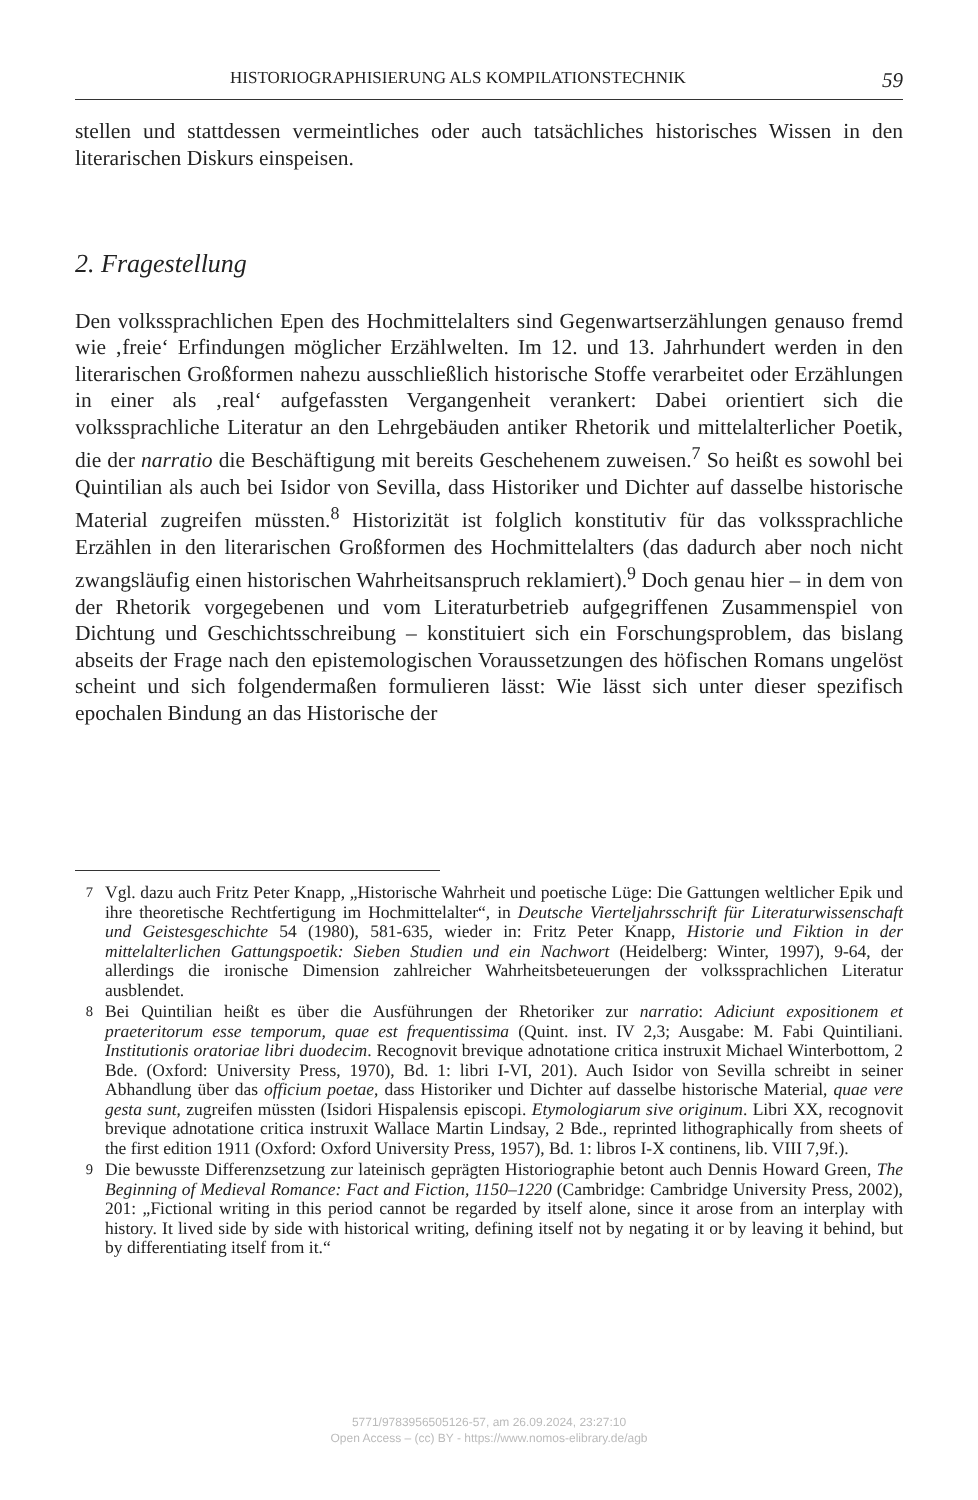HISTORIOGRAPHISIERUNG ALS KOMPILATIONSTECHNIK 59
stellen und stattdessen vermeintliches oder auch tatsächliches historisches Wissen in den literarischen Diskurs einspeisen.
2. Fragestellung
Den volkssprachlichen Epen des Hochmittelalters sind Gegenwartserzählungen genauso fremd wie ‚freie‘ Erfindungen möglicher Erzählwelten. Im 12. und 13. Jahrhundert werden in den literarischen Großformen nahezu ausschließlich historische Stoffe verarbeitet oder Erzählungen in einer als ‚real‘ aufgefassten Vergangenheit verankert: Dabei orientiert sich die volkssprachliche Literatur an den Lehrgebäuden antiker Rhetorik und mittelalterlicher Poetik, die der narratio die Beschäftigung mit bereits Geschehenem zuweisen.<sup>7</sup> So heißt es sowohl bei Quintilian als auch bei Isidor von Sevilla, dass Historiker und Dichter auf dasselbe historische Material zugreifen müssten.<sup>8</sup> Historizität ist folglich konstitutiv für das volkssprachliche Erzählen in den literarischen Großformen des Hochmittelalters (das dadurch aber noch nicht zwangsläufig einen historischen Wahrheitsanspruch reklamiert).<sup>9</sup> Doch genau hier – in dem von der Rhetorik vorgegebenen und vom Literaturbetrieb aufgegriffenen Zusammenspiel von Dichtung und Geschichtsschreibung – konstituiert sich ein Forschungsproblem, das bislang abseits der Frage nach den epistemologischen Voraussetzungen des höfischen Romans ungelöst scheint und sich folgendermaßen formulieren lässt: Wie lässt sich unter dieser spezifisch epochalen Bindung an das Historische der
<sup>7</sup> Vgl. dazu auch Fritz Peter Knapp, „Historische Wahrheit und poetische Lüge: Die Gattungen weltlicher Epik und ihre theoretische Rechtfertigung im Hochmittelalter“, in Deutsche Vierteljahrsschrift für Literaturwissenschaft und Geistesgeschichte 54 (1980), 581-635, wieder in: Fritz Peter Knapp, Historie und Fiktion in der mittelalterlichen Gattungspoetik: Sieben Studien und ein Nachwort (Heidelberg: Winter, 1997), 9-64, der allerdings die ironische Dimension zahlreicher Wahrheitsbeteuerungen der volkssprachlichen Literatur ausblendet.
<sup>8</sup> Bei Quintilian heißt es über die Ausführungen der Rhetoriker zur narratio: Adiciunt expositionem et praeteritorum esse temporum, quae est frequentissima (Quint. inst. IV 2,3; Ausgabe: M. Fabi Quintiliani. Institutionis oratoriae libri duodecim. Recognovit brevique adnotatione critica instruxit Michael Winterbottom, 2 Bde. (Oxford: University Press, 1970), Bd. 1: libri I-VI, 201). Auch Isidor von Sevilla schreibt in seiner Abhandlung über das officium poetae, dass Historiker und Dichter auf dasselbe historische Material, quae vere gesta sunt, zugreifen müssten (Isidori Hispalensis episcopi. Etymologiarum sive originum. Libri XX, recognovit brevique adnotatione critica instruxit Wallace Martin Lindsay, 2 Bde., reprinted lithographically from sheets of the first edition 1911 (Oxford: Oxford University Press, 1957), Bd. 1: libros I-X continens, lib. VIII 7,9f.).
<sup>9</sup> Die bewusste Differenzsetzung zur lateinisch geprägten Historiographie betont auch Dennis Howard Green, The Beginning of Medieval Romance: Fact and Fiction, 1150–1220 (Cambridge: Cambridge University Press, 2002), 201: „Fictional writing in this period cannot be regarded by itself alone, since it arose from an interplay with history. It lived side by side with historical writing, defining itself not by negating it or by leaving it behind, but by differentiating itself from it.“
5771/9783956505126-57, am 26.09.2024, 23:27:10
Open Access – (cc) BY - https://www.nomos-elibrary.de/agb